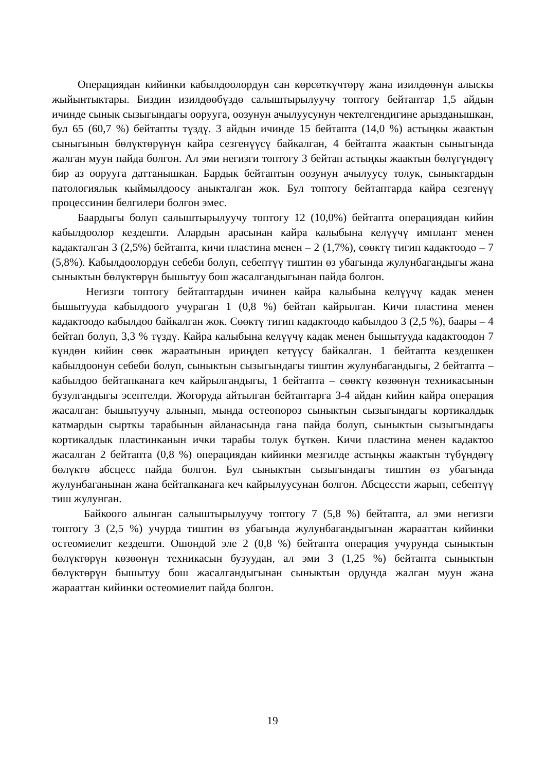Операциядан кийинки кабылдоолордун сан көрсөткүчтөрү жана изилдөөнүн алыскы жыйынтыктары. Биздин изилдөөбүздө салыштырылуучу топтогу бейтаптар 1,5 айдын ичинде сынык сызыгындагы ооруугa, оозунун ачылуусунун чектелгендигине арызданышкан, бул 65 (60,7 %) бейтапты түздү. 3 айдын ичинде 15 бейтапта (14,0 %) астыңкы жаактын сыныгынын бөлүктөрүнүн кайра сезгенүүсү байкалган, 4 бейтапта жаактын сыныгында жалган муун пайда болгон. Ал эми негизги топтогу 3 бейтап астыңкы жаактын бөлүгүндөгү бир аз ооруугa даттанышкан. Бардык бейтаптын оозунун ачылуусу толук, сыныктардын патологиялык кыймылдоосу аныкталган жок. Бул топтогу бейтаптарда кайра сезгенүү процессинин белгилери болгон эмес.
Баардыгы болуп салыштырылуучу топтогу 12 (10,0%) бейтапта операциядан кийин кабылдоолор кездешти. Алардын арасынан кайра калыбына келүүчү имплант менен кадакталган 3 (2,5%) бейтапта, кичи пластина менен – 2 (1,7%), сөөктү тигип кадактоодо – 7 (5,8%). Кабылдоолордун себеби болуп, себептүү тиштин өз убагында жулунбагандыгы жана сыныктын бөлүктөрүн бышытуу бош жасалгандыгынан пайда болгон.
Негизги топтогу бейтаптардын ичинен кайра калыбына келүүчү кадак менен бышытууда кабылдоого учураган 1 (0,8 %) бейтап кайрылган. Кичи пластина менен кадактоодо кабылдоо байкалган жок. Сөөктү тигип кадактоодо кабылдоо 3 (2,5 %), баары – 4 бейтап болуп, 3,3 % түздү. Кайра калыбына келүүчү кадак менен бышытууда кадактоодон 7 күндөн кийин сөөк жараатынын ириңдеп кетүүсү байкалган. 1 бейтапта кездешкен кабылдоонун себеби болуп, сыныктын сызыгындагы тиштин жулунбагандыгы, 2 бейтапта – кабылдоо бейтапканага кеч кайрылгандыгы, 1 бейтапта – сөөктү көзөөнүн техникасынын бузулгандыгы эсептелди. Жогоруда айтылган бейтаптарга 3-4 айдан кийин кайра операция жасалган: бышытуучу алынып, мында остеопороз сыныктын сызыгындагы кортикалдык катмардын сырткы тарабынын айланасында гана пайда болуп, сыныктын сызыгындагы кортикалдык пластинканын ички тарабы толук бүткөн. Кичи пластина менен кадактоо жасалган 2 бейтапта (0,8 %) операциядан кийинки мезгилде астыңкы жаактын түбүндөгү бөлүктө абсцесс пайда болгон. Бул сыныктын сызыгындагы тиштин өз убагында жулунбаганынан жана бейтапканага кеч кайрылуусунан болгон. Абсцессти жарып, себептүү тиш жулунган.
Байкоого алынган салыштырылуучу топтогу 7 (5,8 %) бейтапта, ал эми негизги топтогу 3 (2,5 %) учурда тиштин өз убагында жулунбагандыгынан жарааттан кийинки остеомиелит кездешти. Ошондой эле 2 (0,8 %) бейтапта операция учурунда сыныктын бөлүктөрүн көзөөнүн техникасын бузуудан, ал эми 3 (1,25 %) бейтапта сыныктын бөлүктөрүн бышытуу бош жасалгандыгынан сыныктын ордунда жалган муун жана жарааттан кийинки остеомиелит пайда болгон.
19